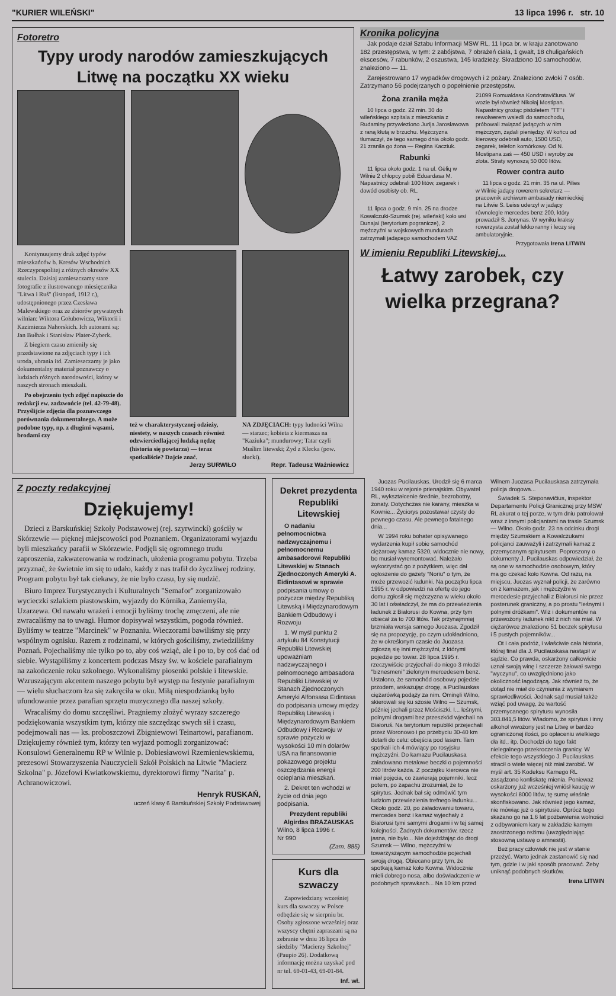"KURIER WILEŃSKI" 13 lipca 1996 r. str. 10
Fotoretro
Typy urody narodów zamieszkujących Litwę na początku XX wieku
Kontynuujemy druk zdjęć typów mieszkańców b. Kresów Wschodnich Rzeczypospolitej z różnych okresów XX stulecia. Dzisiaj zamieszczamy stare fotografie z ilustrowanego miesięcznika "Litwa i Ruś" (listopad, 1912 r.), udostępnionego przez Czesława Malewskiego oraz ze zbiorów prywatnych wilnian: Wiktora Gołubowicza, Wiktorii i Kazimierza Nahorskich. Ich autorami są: Jan Bułhak i Stanisław Plater-Zyberk.
Z biegiem czasu zmieniły się przedstawione na zdjęciach typy i ich uroda, ubrania itd. Zamieszczamy je jako dokumentalny materiał poznawczy o ludziach różnych narodowości, którzy w naszych stronach mieszkali.
Po obejrzeniu tych zdjęć napiszcie do redakcji ew. zadzwońcie (tel. 42-79-48). Przyślijcie zdjęcia dla poznawczego porównania dokumentalnego. A może podobne typy, np. z długimi wąsami, brodami czy
też w charakterystycznej odzieży, niestety, w naszych czasach również odzwierciedlającej ludzką nędzę (historia się powtarza) — teraz spotkaliście? Dajcie znać.
Jerzy SURWIŁO
NA ZDJĘCIACH: typy ludności Wilna — starzec; kobieta z kiermasza na "Kaziuka"; mundurowy; Tatar czyli Muślim litewski; Żyd z Klecka (pow. słucki).
Repr. Tadeusz Ważniewicz
Kronika policyjna
Jak podaje dział Sztabu Informacji MSW RL, 11 lipca br. w kraju zanotowano 182 przestępstwa, w tym: 2 zabójstwa, 7 obrażeń ciała, 1 gwałt, 18 chuligańskich ekscesów, 7 rabunków, 2 oszustwa, 145 kradzieży. Skradziono 10 samochodów, znaleziono — 11.
Zarejestrowano 17 wypadków drogowych i 2 pożary. Znaleziono zwłoki 7 osób. Zatrzymano 56 podejrzanych o popełnienie przestępstw.
Żona zraniła męża
10 lipca o godz. 22 min. 30 do wileńskiego szpitala z mieszkania z Rudaminy przywieziono Jurija Jarosławowa z raną kłutą w brzuchu. Mężczyzna tłumaczył, że tego samego dnia około godz. 21 zraniła go żona — Regina Kacziuk.
Rabunki
11 lipca około godz. 1 na ul. Gėlių w Wilnie 2 chłopcy pobili Eduardasa M. Napastnicy odebrali 100 litów, zegarek i dowód osobisty ob. RL.
•
11 lipca o godz. 9 min. 25 na drodze Kowalczuki-Szumsk (rej. wileński) koło wsi Dunajai (terytorium pogranicze), 2 mężczyźni w wojskowych mundurach zatrzymali jadącego samochodem VAZ 21099 Romualdasa Kondratavičiusa. W wozie był również Nikołaj Mostipan. Napastnicy grożąc pistoletem "TT" i rewolwerem wsiedli do samochodu, próbowali związać jadących w nim mężczyzn, żądali pieniędzy. W końcu od kierowcy odebrali auto, 1500 USD, zegarek, telefon komórkowy. Od N. Mostipana zaś — 450 USD i wyroby ze złota. Straty wynoszą 50 000 litów.
Rower contra auto
11 lipca o godz. 21 min. 35 na ul. Pilies w Wilnie jadący rowerem sekretarz — pracownik archiwum ambasady niemieckiej na Litwie S. Leiss uderzył w jadący równolegle mercedes benz 200, który prowadził S. Jonynas. W wyniku kraksy rowerzysta został lekko ranny i leczy się ambulatoryjnie.
Przygotowała Irena LITWIN
W imieniu Republiki Litewskiej...
Łatwy zarobek, czy wielka przegrana?
Z poczty redakcyjnej
Dziękujemy!
Dzieci z Barskuńskiej Szkoły Podstawowej (rej. szyrwinckí) gościły w Skórzewie — pięknej miejscowości pod Poznaniem. Organizatorami wyjazdu byli mieszkańcy parafii w Skórzewie. Podjęli się ogromnego trudu zaproszenia, zakwaterowania w rodzinach, ułożenia programu pobytu. Trzeba przyznać, że świetnie im się to udało, każdy z nas trafił do życzliwej rodziny. Program pobytu był tak ciekawy, że nie było czasu, by się nudzić.
Biuro Imprez Turystycznych i Kulturalnych "Semafor" zorganizowało wycieczki szlakiem piastowskim, wyjazdy do Kórnika, Zaniemyśla, Uzarzewa. Od nawału wrażeń i emocji byliśmy trochę zmęczeni, ale nie zwracaliśmy na to uwagi. Humor dopisywał wszystkim, pogoda również. Byliśmy w teatrze "Marcinek" w Poznaniu. Wieczorami bawiliśmy się przy wspólnym ognisku. Razem z rodzinami, w których gościliśmy, zwiedziliśmy Poznań. Pojechaliśmy nie tylko po to, aby coś wziąć, ale i po to, by coś dać od siebie. Wystąpiliśmy z koncertem podczas Mszy św. w kościele parafialnym na zakończenie roku szkolnego. Wykonaliśmy piosenki polskie i litewskie. Wzruszającym akcentem naszego pobytu był występ na festynie parafialnym — wielu słuchaczom łza się zakręciła w oku. Miłą niespodzianką było ufundowanie przez parafian sprzętu muzycznego dla naszej szkoły.
Wracaliśmy do domu szczęśliwi. Pragniemy złożyć wyrazy szczerego podziękowania wszystkim tym, którzy nie szczędząc swych sił i czasu, podejmowali nas — ks. proboszczowi Zbigniewowi Teinartowi, parafianom. Dziękujemy również tym, którzy ten wyjazd pomogli zorganizować: Konsulowi Generalnemu RP w Wilnie p. Dobiesławowi Rzemieniewskiemu, prezesowi Stowarzyszenia Nauczycieli Szkół Polskich na Litwie "Macierz Szkolna" p. Józefowi Kwiatkowskiemu, dyrektorowi firmy "Narita" p. Achranowiczowi.
Henryk RUSKAŃ,
uczeń klasy 6 Barskuńskiej Szkoły Podstawowej
Dekret prezydenta Republiki Litewskiej
O nadaniu pełnomocnictwa nadzwyczajnemu i pełnomocnemu ambasadorowi Republiki Litewskiej w Stanach Zjednoczonych Ameryki A. Eidintasowi w sprawie podpisania umowy o pożyczce między Republiką Litewską i Międzynarodowym Bankiem Odbudowy i Rozwoju
1. W myśl punktu 2 artykułu 84 Konstytucji Republiki Litewskiej upoważniam nadzwyczajnego i pełnomocnego ambasadora Republiki Litewskiej w Stanach Zjednoczonych Ameryki Alfonsasa Eidintasa do podpisania umowy między Republiką Litewską i Międzynarodowym Bankiem Odbudowy i Rozwoju w sprawie pożyczki w wysokości 10 mln dolarów USA na finansowanie pokazowego projektu oszczędzania energii ocieplania mieszkań.
2. Dekret ten wchodzi w życie od dnia jego podpisania.
Prezydent republiki Algirdas BRAZAUSKAS
Wilno, 8 lipca 1996 r.
Nr 990
(Zam. 885)
Kurs dla szwaczy
Zapowiedziany wcześniej kurs dla szwaczy w Polsce odbędzie się w sierpniu br. Osoby zgłoszone wcześniej oraz wszyscy chętni zapraszani są na zebranie w dniu 16 lipca do siedziby "Macierzy Szkolnej" (Paupio 26). Dodatkową informację można uzyskać pod nr tel. 69-01-43, 69-01-84.
Inf. wł.
Juozas Pucilauskas. Urodził się 6 marca 1940 roku w rejonie prienajskim. Obywatel RL, wykształcenie średnie, bezrobotny, żonaty. Dotychczas nie karany, mieszka w Kownie... Życiorys pozostawał czysty do pewnego czasu. Ale pewnego fatalnego dnia...
W 1994 roku bohater opisywanego wydarzenia kupił sobie samochód ciężarowy kamaz 5320, widocznie nie nowy, bo musiał wyremontować. Należało wykorzystać go z pożytkiem, więc dał ogłoszenie do gazety "Noriu" o tym, że może przewozić ładunki. Na początku lipca 1995 r. w odpowiedzi na ofertę do jego domu zgłosił się mężczyzna w wieku około 30 lat i oświadczył, że ma do przewiezienia ładunek z Białorusi do Kowna, przy tym obiecał za to 700 litów. Tak przynajmniej brzmiała wersja samego Juozasa. Zgodził się na propozycję, po czym udokładniono, że w określonym czasie do Juozasa zgłoszą się inni mężczyźni, z którymi pojedzie po towar. 28 lipca 1995 r. rzeczywiście przyjechali do niego 3 młodzi "biznesmeni" zielonym mercedesem benz. Ustalono, że samochód osobowy pojedzie przodem, wskazując drogę, a Pucilauskas ciężarówką podąży za nim. Ominęli Wilno, skierowali się ku szosie Wilno — Szumsk, później jechali przez Mościszki. I... leśnymi, polnymi drogami bez przeszkód wjechali na Białoruś. Na terytorium republiki przejechali przez Woronowo i po przebyciu 30-40 km dotarli do celu: obejścia pod lasem. Tam spotkali ich 4 mówiący po rosyjsku mężczyźni. Do kamazu Pucilauskasa załadowano metalowe beczki o pojemności 200 litrów każda. Z początku kierowca nie miał pojęcia, co zawierają pojemniki, lecz potem, po zapachu zrozumiał, że to spirytus. Jednak bał się odmówić tym ludziom przewiezienia trefnego ładunku... Około godz. 20, po załadowaniu towaru, mercedes benz i kamaz wyjechały z Białorusi tymi samymi drogami i w tej samej kolejności. Żadnych dokumentów, rzecz jasna, nie było... Nie dojeżdżając do drogi Szumsk — Wilno, mężczyźni w towarzyszącym samochodzie pojechali swoją drogą. Obiecano przy tym, że spotkają kamaz koło Kowna. Widocznie mieli dobrego nosa, albo doświadczenie w podobnych sprawkach... Na 10 km przed Wilnem Juozasa Pucilauskasa zatrzymała policja drogowa...
Świadek S. Steponavičius, inspektor Departamentu Policji Granicznej przy MSW RL akurat o tej porze, w tym dniu patrolował wraz z innymi policjantami na trasie Szumsk — Wilno. Około godz. 23 na odcinku drogi między Szumskiem a Kowalczukami policjanci zauważyli i zatrzymali kamaz z przemycanym spirytusem. Poproszony o dokumenty J. Pucilauskas odpowiedział, że są one w samochodzie osobowym, który ma go czekać koło Kowna. Od razu, na miejscu, Juozas wyznał policji, że zarówno on z kamazem, jak i mężczyźni w mercedesie przyjechali z Białorusi nie przez posterunek graniczny, a po prostu "leśnymi i polnymi dróżkami". Wiz i dokumentów na przewożony ładunek nikt z nich nie miał. W ciężarówce znaleziono 51 beczek spirytusu i 5 pustych pojemników...
Ot i cała podróż, i właściwie cała historia, której finał dla J. Pucilauskasa nastąpił w sądzie. Co prawda, oskarżony całkowicie uznał swoją winę i szczerze żałował swego "wyczynu", co uwzględniono jako okoliczność łagodzącą. Jak również to, że dotąd nie miał do czynienia z wymiarem sprawiedliwości. Jednak sąd musiał także wziąć pod uwagę, że wartość przemycanego spirytusu wynosiła 303.841,5 litów. Wiadomo, że spirytus i inny alkohol wwożony jest na Litwę w bardzo ograniczonej ilości, po opłaceniu wielkiego cła itd., itp. Dochodzi do tego fakt nielegalnego przekroczenia granicy. W efekcie tego wszystkiego J. Pucilauskas stracił o wiele więcej niż miał zarobić. W myśl art. 35 Kodeksu Karnego RL zasądzono konfiskatę mienia. Ponieważ oskarżony już wcześniej wniósł kaucję w wysokości 8000 litów, tę sumę właśnie skonfiskowano. Jak również jego kamaz, nie mówiąc już o spirytusie. Oprócz tego skazano go na 1,6 lat pozbawienia wolności z odbywaniem kary w zakładzie karnym zaostrzonego reżimu (uwzględniając stosowną ustawę o amnestii).
Bez pracy człowiek nie jest w stanie przeżyć. Warto jednak zastanowić się nad tym, gdzie i w jaki sposób pracować. Żeby uniknąć podobnych skutków.
Irena LITWIN